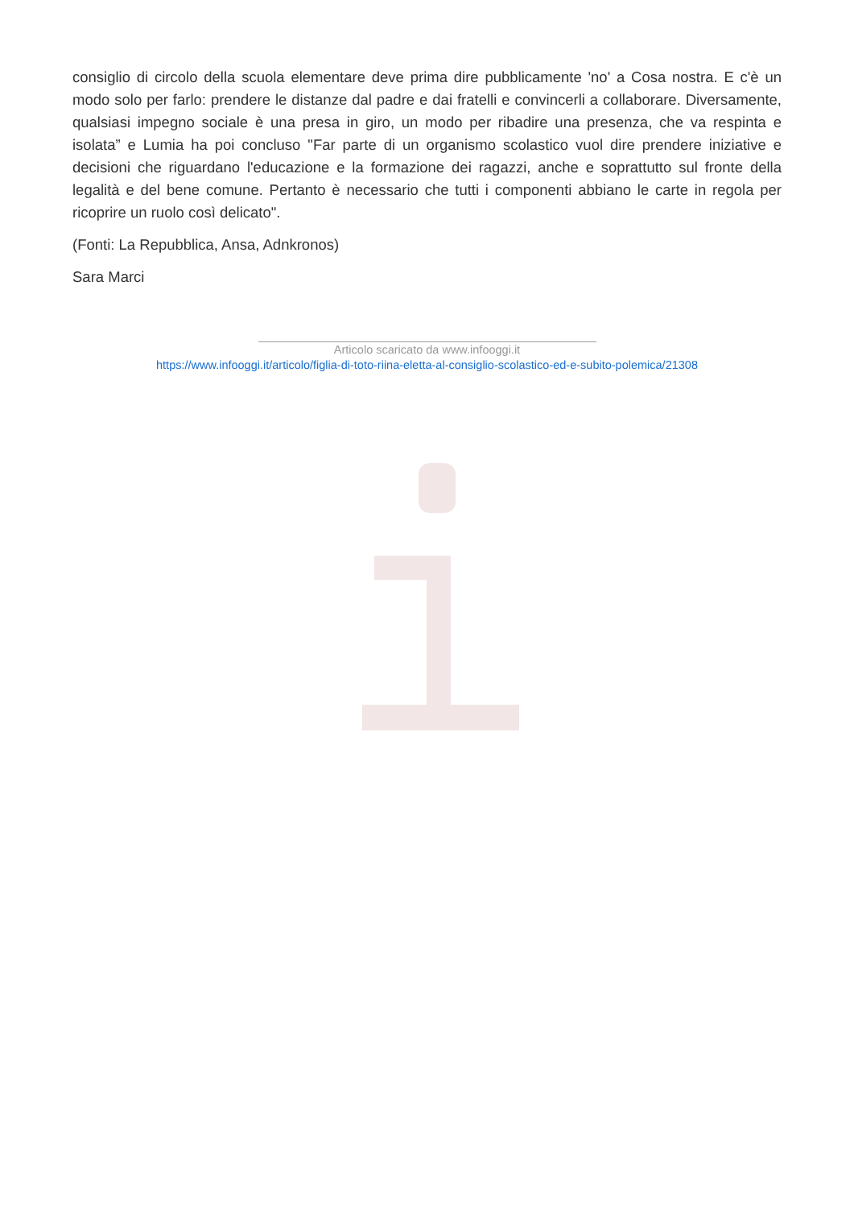consiglio di circolo della scuola elementare deve prima dire pubblicamente 'no' a Cosa nostra. E c'è un modo solo per farlo: prendere le distanze dal padre e dai fratelli e convincerli a collaborare. Diversamente, qualsiasi impegno sociale è una presa in giro, un modo per ribadire una presenza, che va respinta e isolata” e Lumia ha poi concluso "Far parte di un organismo scolastico vuol dire prendere iniziative e decisioni che riguardano l'educazione e la formazione dei ragazzi, anche e soprattutto sul fronte della legalità e del bene comune. Pertanto è necessario che tutti i componenti abbiano le carte in regola per ricoprire un ruolo così delicato".
(Fonti: La Repubblica, Ansa, Adnkronos)
Sara Marci
Articolo scaricato da www.infooggi.it
https://www.infooggi.it/articolo/figlia-di-toto-riina-eletta-al-consiglio-scolastico-ed-e-subito-polemica/21308